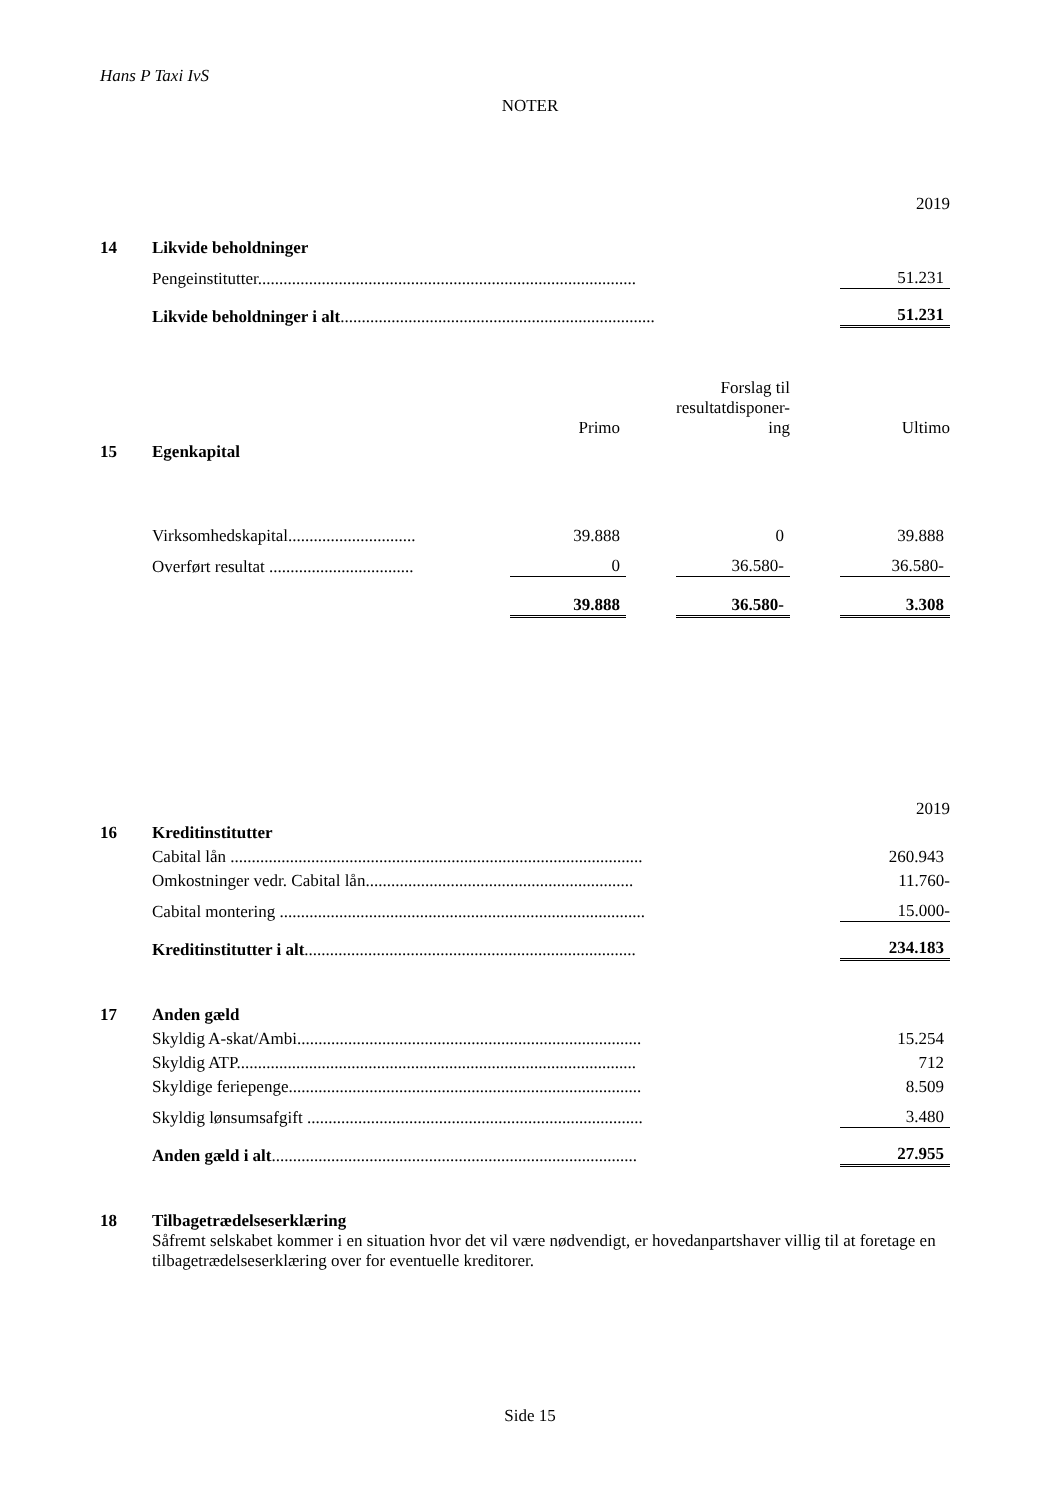Hans P Taxi IvS
NOTER
| | | 2019 |
| 14 | Likvide beholdninger | |
| | Pengeinstitutter......................................................................................... | 51.231 |
| | Likvide beholdninger i alt .......................................................................... | 51.231 |
| | | Primo | | Forslag til resultatdisponer- ing | | Ultimo |
| 15 | Egenkapital | | | | | |
| | Virksomhedskapital.............................. | 39.888 | | 0 | | 39.888 |
| | Overført resultat .................................. | 0 | | 36.580- | | 36.580- |
| | | 39.888 | | 36.580- | | 3.308 |
| | | 2019 |
| 16 | Kreditinstitutter | |
| | Cabital lån ................................................................................................. | 260.943 |
| | Omkostninger vedr. Cabital lån............................................................... | 11.760- |
| | Cabital montering ...................................................................................... | 15.000- |
| | Kreditinstitutter i alt .............................................................................. | 234.183 |
| 17 | Anden gæld | |
| | Skyldig A-skat/Ambi................................................................................. | 15.254 |
| | Skyldig ATP.............................................................................................. | 712 |
| | Skyldige feriepenge................................................................................... | 8.509 |
| | Skyldig lønsumsafgift ............................................................................... | 3.480 |
| | Anden gæld i alt ...................................................................................... | 27.955 |
| 18 | Tilbagetrædelseserklæring | |
| | Såfremt selskabet kommer i en situation hvor det vil være nødvendigt, er hovedanpartshaver villig til at foretage en tilbagetrædelseserklæring over for eventuelle kreditorer. | |
Side 15